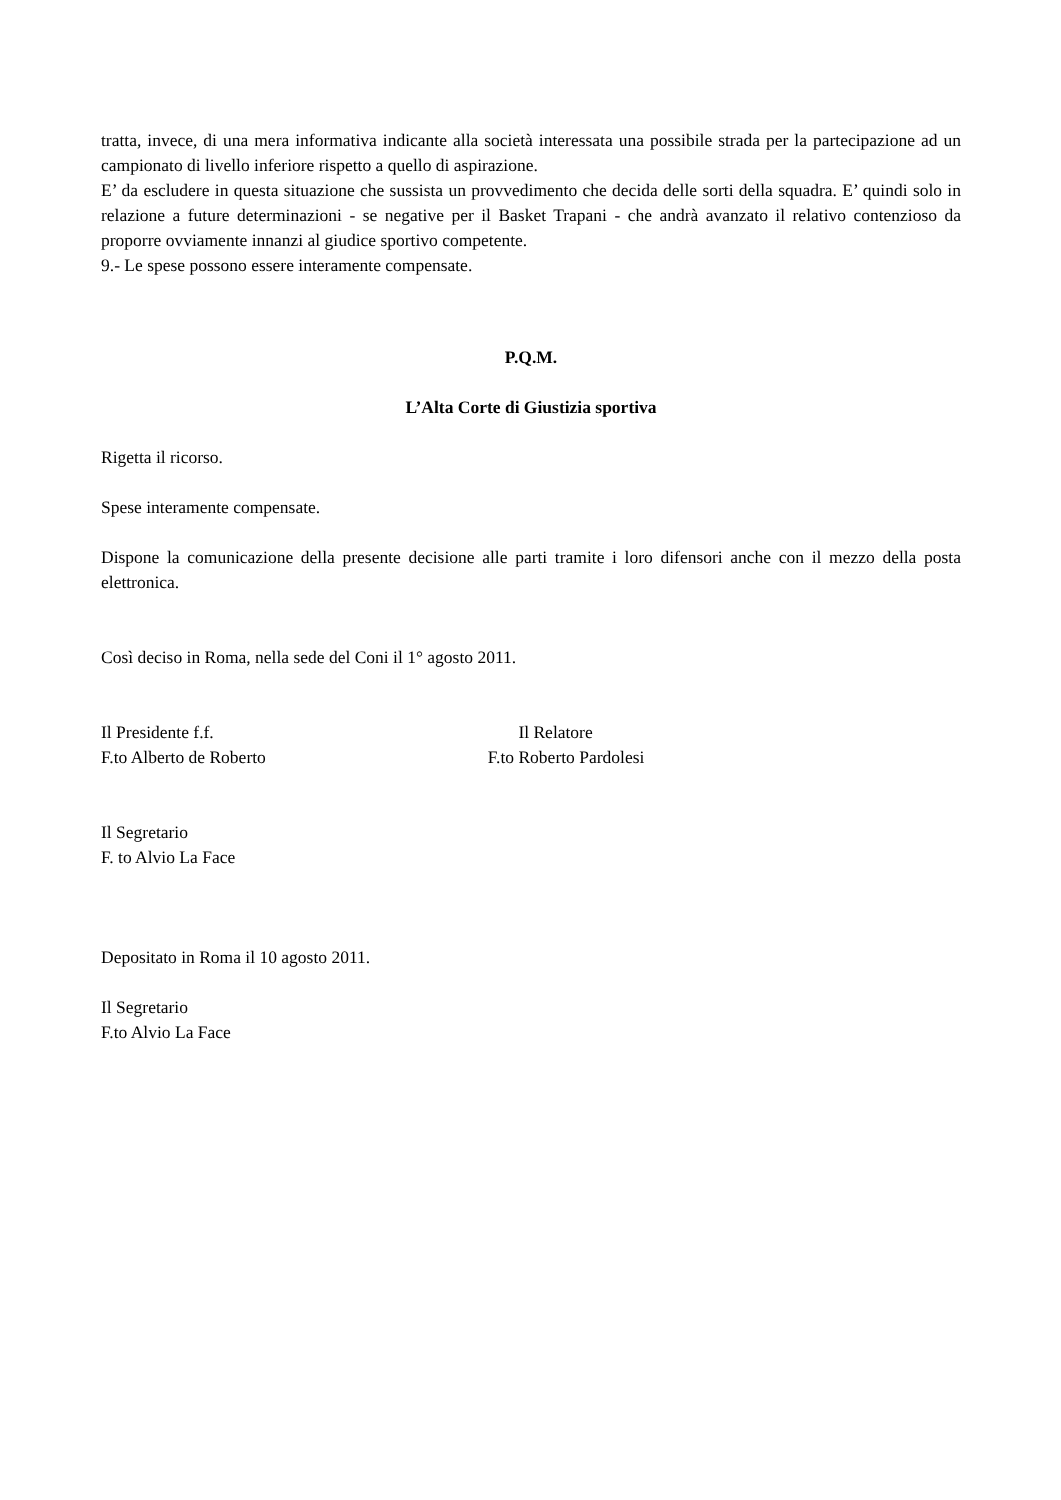tratta, invece, di una mera informativa indicante alla società interessata una possibile strada per la partecipazione ad un campionato di livello inferiore rispetto a quello di aspirazione.
E’ da escludere in questa situazione che sussista un provvedimento che decida delle sorti della squadra. E’ quindi solo in relazione a future determinazioni - se negative per il Basket Trapani - che andrà avanzato il relativo contenzioso da proporre ovviamente innanzi al giudice sportivo competente.
9.- Le spese possono essere interamente compensate.
P.Q.M.
L’Alta Corte di Giustizia sportiva
Rigetta il ricorso.
Spese interamente compensate.
Dispone la comunicazione della presente decisione alle parti tramite i loro difensori anche con il mezzo della posta elettronica.
Così deciso in Roma, nella sede del Coni il 1° agosto 2011.
Il Presidente f.f.
F.to Alberto de Roberto
Il Relatore
F.to Roberto Pardolesi
Il Segretario
F. to Alvio La Face
Depositato in Roma il 10 agosto 2011.
Il Segretario
F.to Alvio La Face